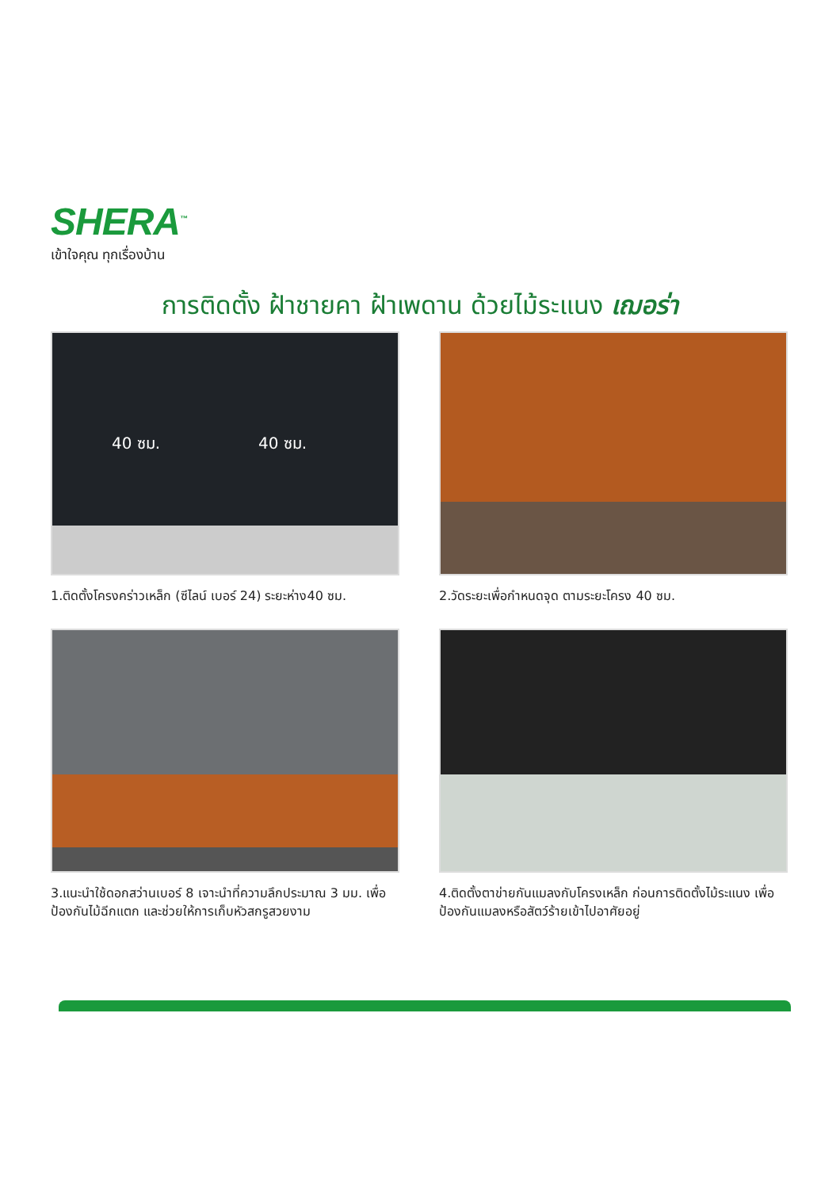SHERA<sup>™</sup>
เข้าใจคุณ ทุกเรื่องบ้าน
การติดตั้ง ฝ้าชายคา ฝ้าเพดาน ด้วยไม้ระแนง เฌอร่า
40 ซม. 40 ซม.
1.ติดตั้งโครงคร่าวเหล็ก (ซีไลน์ เบอร์ 24) ระยะห่าง40 ซม.
2.วัดระยะเพื่อกำหนดจุด ตามระยะโครง 40 ซม.
3.แนะนำใช้ดอกสว่านเบอร์ 8 เจาะนำที่ความลึกประมาณ 3 มม. เพื่อป้องกันไม้ฉีกแตก และช่วยให้การเก็บหัวสกรูสวยงาม
4.ติดตั้งตาข่ายกันแมลงกับโครงเหล็ก ก่อนการติดตั้งไม้ระแนง เพื่อป้องกันแมลงหรือสัตว์ร้ายเข้าไปอาศัยอยู่